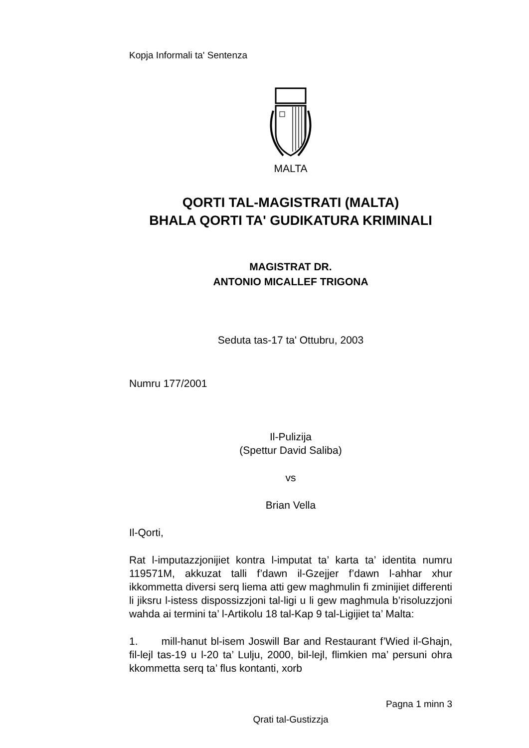Kopja Informali ta' Sentenza
MALTA
QORTI TAL-MAGISTRATI (MALTA)
BHALA QORTI TA' GUDIKATURA KRIMINALI
MAGISTRAT DR.
ANTONIO MICALLEF TRIGONA
Seduta tas-17 ta' Ottubru, 2003
Numru 177/2001
Il-Pulizija
(Spettur David Saliba)
vs
Brian Vella
Il-Qorti,
Rat l-imputazzjonijiet kontra l-imputat ta’ karta ta’ identita numru 119571M, akkuzat talli f’dawn il-Gzejjer f’dawn l-ahhar xhur ikkommetta diversi serq liema atti gew maghmulin fi zminijiet differenti li jiksru l-istess dispossizzjoni tal-ligi u li gew maghmula b’risoluzzjoni wahda ai termini ta’ l-Artikolu 18 tal-Kap 9 tal-Ligijiet ta’ Malta:
1. mill-hanut bl-isem Joswill Bar and Restaurant f’Wied il-Ghajn, fil-lejl tas-19 u l-20 ta’ Lulju, 2000, bil-lejl, flimkien ma’ persuni ohra kkommetta serq ta’ flus kontanti, xorb
Pagna 1 minn 3
Qrati tal-Gustizzja